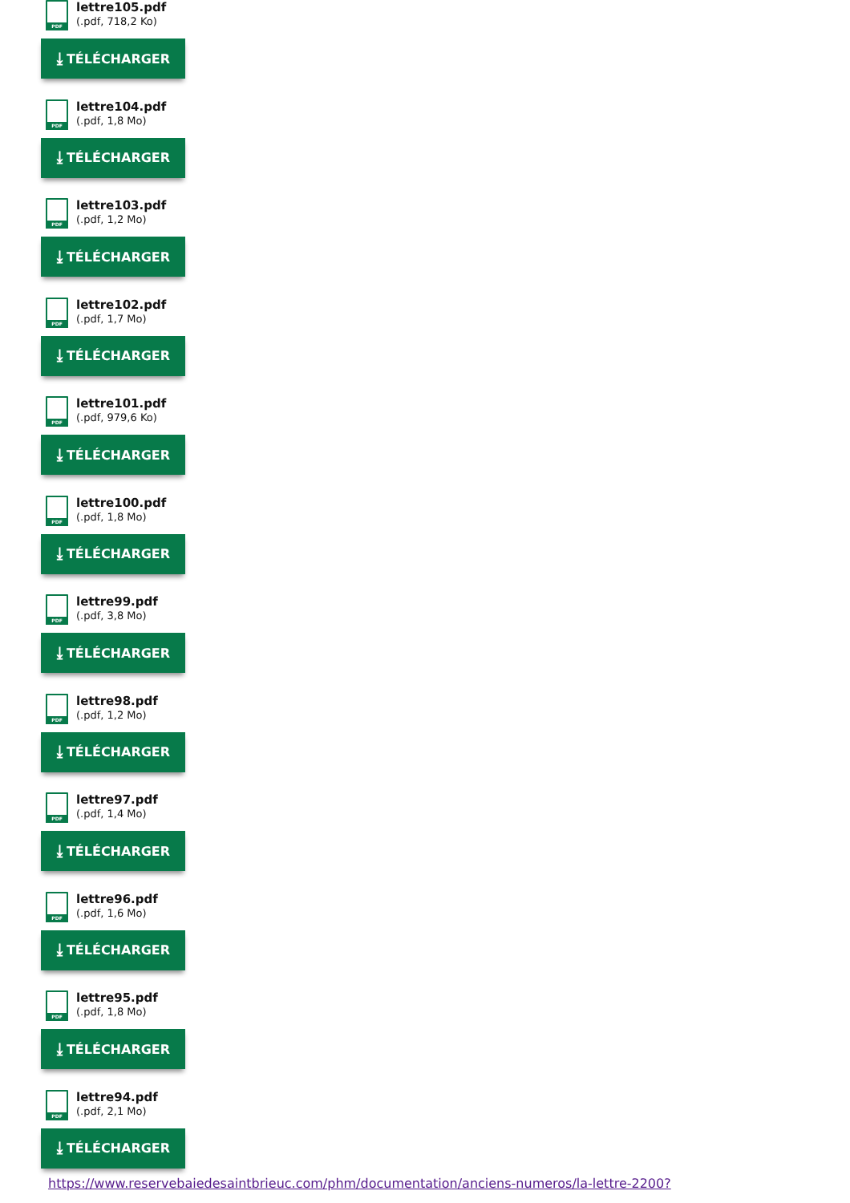PDF
lettre105.pdf
(.pdf, 718,2 Ko)
⤓ TÉLÉCHARGER
PDF
lettre104.pdf
(.pdf, 1,8 Mo)
⤓ TÉLÉCHARGER
PDF
lettre103.pdf
(.pdf, 1,2 Mo)
⤓ TÉLÉCHARGER
PDF
lettre102.pdf
(.pdf, 1,7 Mo)
⤓ TÉLÉCHARGER
PDF
lettre101.pdf
(.pdf, 979,6 Ko)
⤓ TÉLÉCHARGER
PDF
lettre100.pdf
(.pdf, 1,8 Mo)
⤓ TÉLÉCHARGER
PDF
lettre99.pdf
(.pdf, 3,8 Mo)
⤓ TÉLÉCHARGER
PDF
lettre98.pdf
(.pdf, 1,2 Mo)
⤓ TÉLÉCHARGER
PDF
lettre97.pdf
(.pdf, 1,4 Mo)
⤓ TÉLÉCHARGER
PDF
lettre96.pdf
(.pdf, 1,6 Mo)
⤓ TÉLÉCHARGER
PDF
lettre95.pdf
(.pdf, 1,8 Mo)
⤓ TÉLÉCHARGER
PDF
lettre94.pdf
(.pdf, 2,1 Mo)
⤓ TÉLÉCHARGER
https://www.reservebaiedesaintbrieuc.com/phm/documentation/anciens-numeros/la-lettre-2200?